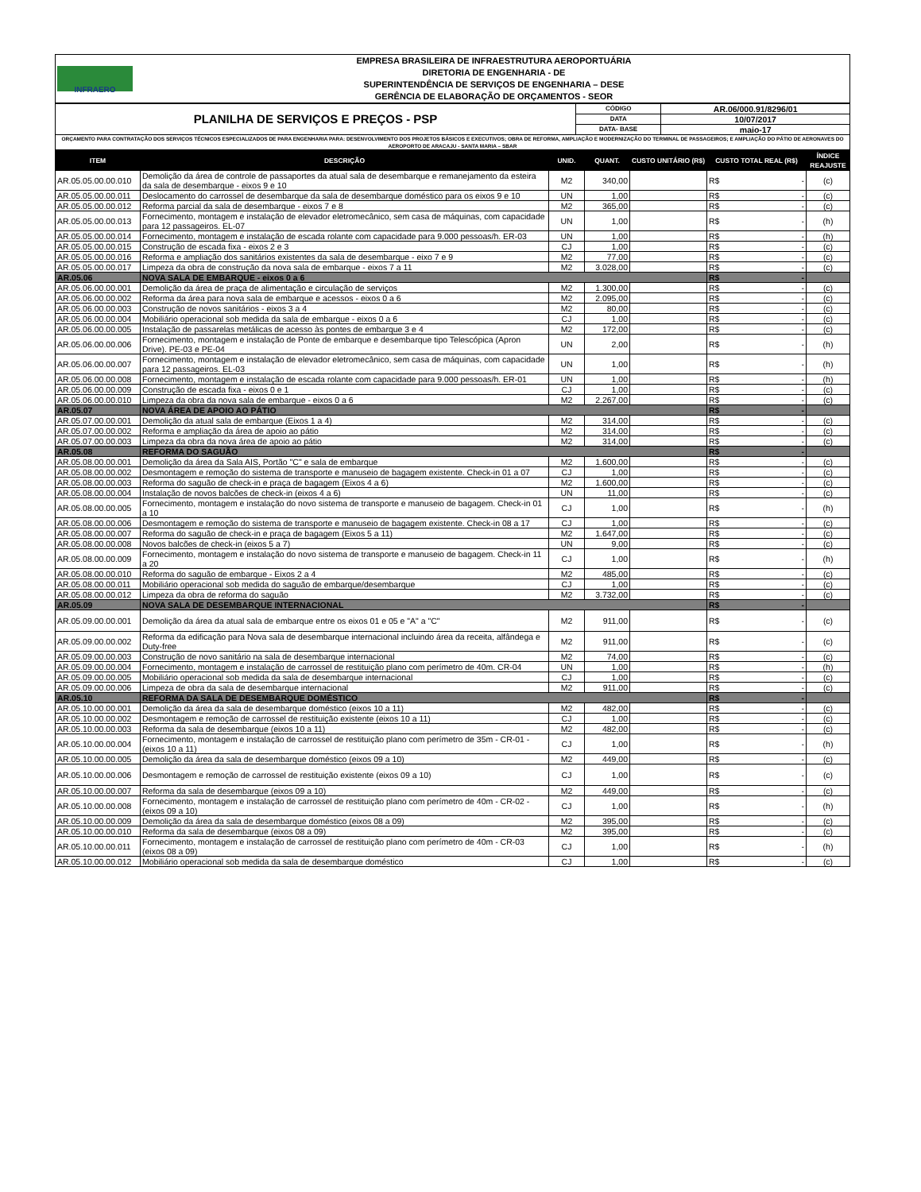| INFRAERO | EMPRESA BRASILEIRA DE INFRAESTRUTURA AEROPORTUÁRIA DIRETORIA DE ENGENHARIA - DE SUPERINTENDÊNCIA DE SERVIÇOS DE ENGENHARIA – DESE GERÊNCIA DE ELABORAÇÃO DE ORÇAMENTOS - SEOR |
| PLANILHA DE SERVIÇOS E PREÇOS - PSP | CÓDIGO | AR.06/000.91/8296/01 |
| | DATA | 10/07/2017 |
| | DATA- BASE | maio-17 |
| ORÇAMENTO PARA CONTRATAÇÃO DOS SERVIÇOS TÉCNICOS ESPECIALIZADOS DE PARA ENGENHARIA PARA: DESENVOLVIMENTO DOS PROJETOS BÁSICOS E EXECUTIVOS; OBRA DE REFORMA, AMPLIAÇÃO E MODERNIZAÇÃO DO TERMINAL DE PASSAGEIROS; E AMPLIAÇÃO DO PÁTIO DE AERONAVES DO AEROPORTO DE ARACAJU - SANTA MARIA – SBAR | | |
| ITEM | DESCRIÇÃO | UNID. | QUANT. | CUSTO UNITÁRIO (R$) | CUSTO TOTAL REAL (R$) | ÍNDICE REAJUSTE |
| --- | --- | --- | --- | --- | --- | --- |
| AR.05.05.00.00.010 | Demolição da área de controle de passaportes da atual sala de desembarque e remanejamento da esteira da sala de desembarque - eixos 9 e 10 | M2 | 340,00 | | R$ - | (c) |
| AR.05.05.00.00.011 | Deslocamento do carrossel de desembarque da sala de desembarque doméstico para os eixos 9 e 10 | UN | 1,00 | | R$ - | (c) |
| AR.05.05.00.00.012 | Reforma parcial da sala de desembarque - eixos 7 e 8 | M2 | 365,00 | | R$ - | (c) |
| AR.05.05.00.00.013 | Fornecimento, montagem e instalação de elevador eletromecânico, sem casa de máquinas, com capacidade para 12 passageiros. EL-07 | UN | 1,00 | | R$ - | (h) |
| AR.05.05.00.00.014 | Fornecimento, montagem e instalação de escada rolante com capacidade para 9.000 pessoas/h. ER-03 | UN | 1,00 | | R$ - | (h) |
| AR.05.05.00.00.015 | Construção de escada fixa - eixos 2 e 3 | CJ | 1,00 | | R$ - | (c) |
| AR.05.05.00.00.016 | Reforma e ampliação dos sanitários existentes da sala de desembarque - eixo 7 e 9 | M2 | 77,00 | | R$ - | (c) |
| AR.05.05.00.00.017 | Limpeza da obra de construção da nova sala de embarque - eixos 7 a 11 | M2 | 3.028,00 | | R$ - | (c) |
| AR.05.06 | NOVA SALA DE EMBARQUE - eixos 0 a 6 | | | | R$ - | |
| AR.05.06.00.00.001 | Demolição da área de praça de alimentação e circulação de serviços | M2 | 1.300,00 | | R$ - | (c) |
| AR.05.06.00.00.002 | Reforma da área para nova sala de embarque e acessos - eixos 0 a 6 | M2 | 2.095,00 | | R$ - | (c) |
| AR.05.06.00.00.003 | Construção de novos sanitários - eixos 3 a 4 | M2 | 80,00 | | R$ - | (c) |
| AR.05.06.00.00.004 | Mobiliário operacional sob medida da sala de embarque - eixos 0 a 6 | CJ | 1,00 | | R$ - | (c) |
| AR.05.06.00.00.005 | Instalação de passarelas metálicas de acesso às pontes de embarque 3 e 4 | M2 | 172,00 | | R$ - | (c) |
| AR.05.06.00.00.006 | Fornecimento, montagem e instalação de Ponte de embarque e desembarque tipo Telescópica (Apron Drive). PE-03 e PE-04 | UN | 2,00 | | R$ - | (h) |
| AR.05.06.00.00.007 | Fornecimento, montagem e instalação de elevador eletromecânico, sem casa de máquinas, com capacidade para 12 passageiros. EL-03 | UN | 1,00 | | R$ - | (h) |
| AR.05.06.00.00.008 | Fornecimento, montagem e instalação de escada rolante com capacidade para 9.000 pessoas/h. ER-01 | UN | 1,00 | | R$ - | (h) |
| AR.05.06.00.00.009 | Construção de escada fixa - eixos 0 e 1 | CJ | 1,00 | | R$ - | (c) |
| AR.05.06.00.00.010 | Limpeza da obra da nova sala de embarque - eixos 0 a 6 | M2 | 2.267,00 | | R$ - | (c) |
| AR.05.07 | NOVA ÁREA DE APOIO AO PÁTIO | | | | R$ - | |
| AR.05.07.00.00.001 | Demolição da atual sala de embarque (Eixos 1 a 4) | M2 | 314,00 | | R$ - | (c) |
| AR.05.07.00.00.002 | Reforma e ampliação da área de apoio ao pátio | M2 | 314,00 | | R$ - | (c) |
| AR.05.07.00.00.003 | Limpeza da obra da nova área de apoio ao pátio | M2 | 314,00 | | R$ - | (c) |
| AR.05.08 | REFORMA DO SAGUÃO | | | | R$ - | |
| AR.05.08.00.00.001 | Demolição da área da Sala AIS, Portão "C" e sala de embarque | M2 | 1.600,00 | | R$ - | (c) |
| AR.05.08.00.00.002 | Desmontagem e remoção do sistema de transporte e manuseio de bagagem existente. Check-in 01 a 07 | CJ | 1,00 | | R$ - | (c) |
| AR.05.08.00.00.003 | Reforma do saguão de check-in e praça de bagagem (Eixos 4 a 6) | M2 | 1.600,00 | | R$ - | (c) |
| AR.05.08.00.00.004 | Instalação de novos balcões de check-in (eixos 4 a 6) | UN | 11,00 | | R$ - | (c) |
| AR.05.08.00.00.005 | Fornecimento, montagem e instalação do novo sistema de transporte e manuseio de bagagem. Check-in 01 a 10 | CJ | 1,00 | | R$ - | (h) |
| AR.05.08.00.00.006 | Desmontagem e remoção do sistema de transporte e manuseio de bagagem existente. Check-in 08 a 17 | CJ | 1,00 | | R$ - | (c) |
| AR.05.08.00.00.007 | Reforma do saguão de check-in e praça de bagagem (Eixos 5 a 11) | M2 | 1.647,00 | | R$ - | (c) |
| AR.05.08.00.00.008 | Novos balcões de check-in (eixos 5 a 7) | UN | 9,00 | | R$ - | (c) |
| AR.05.08.00.00.009 | Fornecimento, montagem e instalação do novo sistema de transporte e manuseio de bagagem. Check-in 11 a 20 | CJ | 1,00 | | R$ - | (h) |
| AR.05.08.00.00.010 | Reforma do saguão de embarque - Eixos 2 a 4 | M2 | 485,00 | | R$ - | (c) |
| AR.05.08.00.00.011 | Mobiliário operacional sob medida do saguão de embarque/desembarque | CJ | 1,00 | | R$ - | (c) |
| AR.05.08.00.00.012 | Limpeza da obra de reforma do saguão | M2 | 3.732,00 | | R$ - | (c) |
| AR.05.09 | NOVA SALA DE DESEMBARQUE INTERNACIONAL | | | | R$ - | |
| AR.05.09.00.00.001 | Demolição da área da atual sala de embarque entre os eixos 01 e 05 e "A" a "C" | M2 | 911,00 | | R$ - | (c) |
| AR.05.09.00.00.002 | Reforma da edificação para Nova sala de desembarque internacional incluindo área da receita, alfândega e Duty-free | M2 | 911,00 | | R$ - | (c) |
| AR.05.09.00.00.003 | Construção de novo sanitário na sala de desembarque internacional | M2 | 74,00 | | R$ - | (c) |
| AR.05.09.00.00.004 | Fornecimento, montagem e instalação de carrossel de restituição plano com perímetro de 40m. CR-04 | UN | 1,00 | | R$ - | (h) |
| AR.05.09.00.00.005 | Mobiliário operacional sob medida da sala de desembarque internacional | CJ | 1,00 | | R$ - | (c) |
| AR.05.09.00.00.006 | Limpeza de obra da sala de desembarque internacional | M2 | 911,00 | | R$ - | (c) |
| AR.05.10 | REFORMA DA SALA DE DESEMBARQUE DOMÉSTICO | | | | R$ - | |
| AR.05.10.00.00.001 | Demolição da área da sala de desembarque doméstico (eixos 10 a 11) | M2 | 482,00 | | R$ - | (c) |
| AR.05.10.00.00.002 | Desmontagem e remoção de carrossel de restituição existente (eixos 10 a 11) | CJ | 1,00 | | R$ - | (c) |
| AR.05.10.00.00.003 | Reforma da sala de desembarque (eixos 10 a 11) | M2 | 482,00 | | R$ - | (c) |
| AR.05.10.00.00.004 | Fornecimento, montagem e instalação de carrossel de restituição plano com perímetro de 35m - CR-01 - (eixos 10 a 11) | CJ | 1,00 | | R$ - | (h) |
| AR.05.10.00.00.005 | Demolição da área da sala de desembarque doméstico (eixos 09 a 10) | M2 | 449,00 | | R$ - | (c) |
| AR.05.10.00.00.006 | Desmontagem e remoção de carrossel de restituição existente (eixos 09 a 10) | CJ | 1,00 | | R$ - | (c) |
| AR.05.10.00.00.007 | Reforma da sala de desembarque (eixos 09 a 10) | M2 | 449,00 | | R$ - | (c) |
| AR.05.10.00.00.008 | Fornecimento, montagem e instalação de carrossel de restituição plano com perímetro de 40m - CR-02 - (eixos 09 a 10) | CJ | 1,00 | | R$ - | (h) |
| AR.05.10.00.00.009 | Demolição da área da sala de desembarque doméstico (eixos 08 a 09) | M2 | 395,00 | | R$ - | (c) |
| AR.05.10.00.00.010 | Reforma da sala de desembarque (eixos 08 a 09) | M2 | 395,00 | | R$ - | (c) |
| AR.05.10.00.00.011 | Fornecimento, montagem e instalação de carrossel de restituição plano com perímetro de 40m - CR-03 (eixos 08 a 09) | CJ | 1,00 | | R$ - | (h) |
| AR.05.10.00.00.012 | Mobiliário operacional sob medida da sala de desembarque doméstico | CJ | 1,00 | | R$ - | (c) |